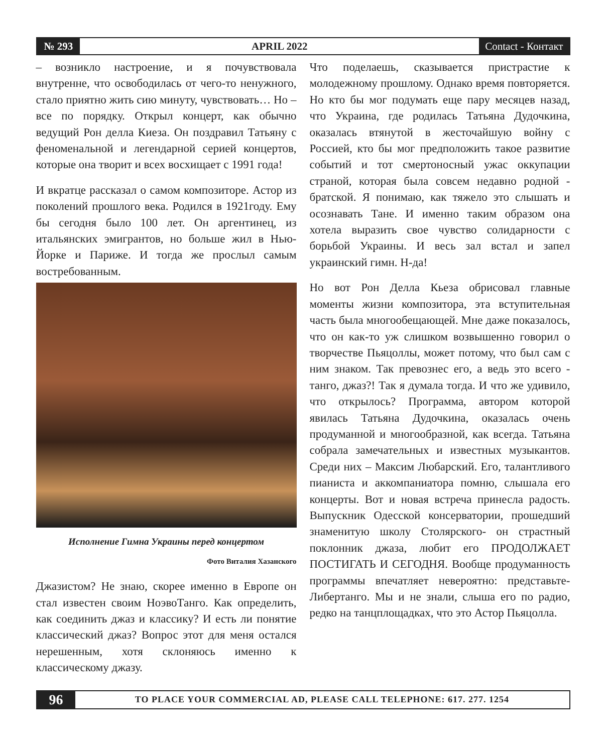№ 293
APRIL 2022
Contact - Контакт
– возникло настроение, и я почувствовала внутренне, что освободилась от чего-то ненужного, стало приятно жить сию минуту, чувствовать… Но – все по порядку. Открыл концерт, как обычно ведущий Рон делла Киеза. Он поздравил Татьяну с феноменальной и легендарной серией концертов, которые она творит и всех восхищает с 1991 года!
И вкратце рассказал о самом композиторе. Астор из поколений прошлого века. Родился в 1921году. Ему бы сегодня было 100 лет. Он аргентинец, из итальянских эмигрантов, но больше жил в Нью-Йорке и Париже. И тогда же прослыл самым востребованным.
Исполнение Гимна Украины перед концертом
Фото Виталия Хазанского
Джазистом? Не знаю, скорее именно в Европе он стал известен своим НоэвоТанго. Как определить, как соединить джаз и классику? И есть ли понятие классический джаз? Вопрос этот для меня остался нерешенным, хотя склоняюсь именно к классическому джазу.
Что поделаешь, сказывается пристрастие к молодежному прошлому. Однако время повторяется. Но кто бы мог подумать еще пару месяцев назад, что Украина, где родилась Татьяна Дудочкина, оказалась втянутой в жесточайшую войну с Россией, кто бы мог предположить такое развитие событий и тот смертоносный ужас оккупации страной, которая была совсем недавно родной - братской. Я понимаю, как тяжело это слышать и осознавать Тане. И именно таким образом она хотела выразить свое чувство солидарности с борьбой Украины. И весь зал встал и запел украинский гимн. Н-да!
Но вот Рон Делла Кьеза обрисовал главные моменты жизни композитора, эта вступительная часть была многообещающей. Мне даже показалось, что он как-то уж слишком возвышенно говорил о творчестве Пьяцоллы, может потому, что был сам с ним знаком. Так превознес его, а ведь это всего - танго, джаз?! Так я думала тогда. И что же удивило, что открылось? Программа, автором которой явилась Татьяна Дудочкина, оказалась очень продуманной и многообразной, как всегда. Татьяна собрала замечательных и известных музыкантов. Среди них – Максим Любарский. Его, талантливого пианиста и аккомпаниатора помню, слышала его концерты. Вот и новая встреча принесла радость. Выпускник Одесской консерватории, прошедший знаменитую школу Столярского- он страстный поклонник джаза, любит его ПРОДОЛЖАЕТ ПОСТИГАТЬ И СЕГОДНЯ. Вообще продуманность программы впечатляет невероятно: представьте- Либертанго. Мы и не знали, слыша его по радио, редко на танцплощадках, что это Астор Пьяцолла.
96
TO PLACE YOUR COMMERCIAL AD, PLEASE CALL TELEPHONE: 617. 277. 1254